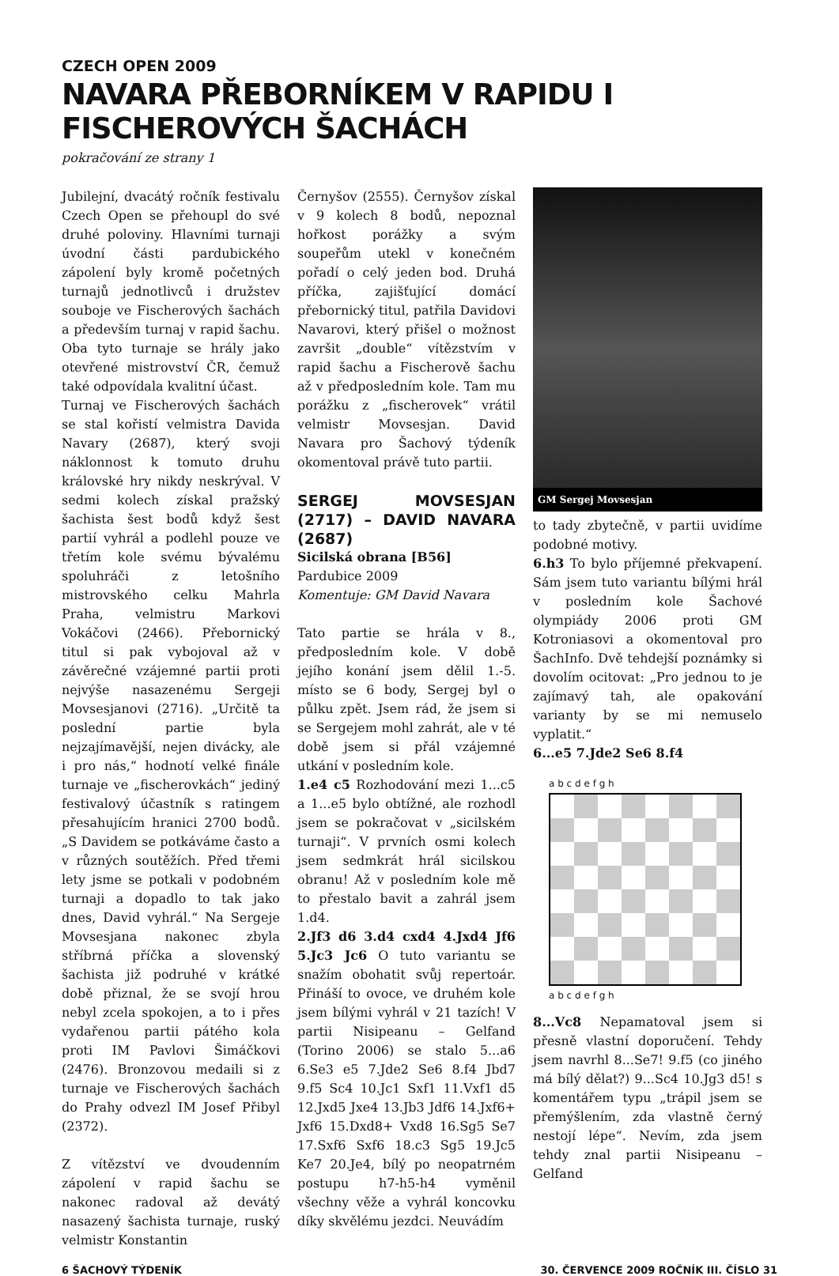CZECH OPEN 2009
NAVARA PŘEBORNÍKEM V RAPIDU I FISCHEROVÝCH ŠACHÁCH
pokračování ze strany 1
Jubilejní, dvacátý ročník festivalu Czech Open se přehoupl do své druhé poloviny. Hlavními turnaji úvodní části pardubického zápolení byly kromě početných turnajů jednotlivců i družstev souboje ve Fischerových šachách a především turnaj v rapid šachu. Oba tyto turnaje se hrály jako otevřené mistrovství ČR, čemuž také odpovídala kvalitní účast.
Turnaj ve Fischerových šachách se stal kořistí velmistra Davida Navary (2687), který svoji náklonnost k tomuto druhu královské hry nikdy neskrýval. V sedmi kolech získal pražský šachista šest bodů když šest partií vyhrál a podlehl pouze ve třetím kole svému bývalému spoluhráči z letošního mistrovského celku Mahrla Praha, velmistru Markovi Vokáčovi (2466). Přebornický titul si pak vybojoval až v závěrečné vzájemné partii proti nejvýše nasazenému Sergeji Movsesjanovi (2716). „Určitě ta poslední partie byla nejzajímavější, nejen divácky, ale i pro nás,“ hodnotí velké finále turnaje ve „fischerovkách“ jediný festivalový účastník s ratingem přesahujícím hranici 2700 bodů. „S Davidem se potkáváme často a v různých soutěžích. Před třemi lety jsme se potkali v podobném turnaji a dopadlo to tak jako dnes, David vyhrál.“ Na Sergeje Movsesjana nakonec zbyla stříbrná příčka a slovenský šachista již podruhé v krátké době přiznal, že se svojí hrou nebyl zcela spokojen, a to i přes vydařenou partii pátého kola proti IM Pavlovi Šimáčkovi (2476). Bronzovou medaili si z turnaje ve Fischerových šachách do Prahy odvezl IM Josef Přibyl (2372).
Z vítězství ve dvoudenním zápolení v rapid šachu se nakonec radoval až devátý nasazený šachista turnaje, ruský velmistr Konstantin
Černyšov (2555). Černyšov získal v 9 kolech 8 bodů, nepoznal hořkost porážky a svým soupeřům utekl v konečném pořadí o celý jeden bod. Druhá příčka, zajišťující domácí přebornický titul, patřila Davidovi Navarovi, který přišel o možnost završit „double“ vítězstvím v rapid šachu a Fischerově šachu až v předposledním kole. Tam mu porážku z „fischerovek“ vrátil velmistr Movsesjan. David Navara pro Šachový týdeník okomentoval právě tuto partii.
SERGEJ MOVSESJAN (2717) – DAVID NAVARA (2687)
Sicilská obrana [B56]
Pardubice 2009
Komentuje: GM David Navara
Tato partie se hrála v 8., předposledním kole. V době jejího konání jsem dělil 1.-5. místo se 6 body, Sergej byl o půlku zpět. Jsem rád, že jsem si se Sergejem mohl zahrát, ale v té době jsem si přál vzájemné utkání v posledním kole.
1.e4 c5 Rozhodování mezi 1...c5 a 1...e5 bylo obtížné, ale rozhodl jsem se pokračovat v „sicilském turnaji“. V prvních osmi kolech jsem sedmkrát hrál sicilskou obranu! Až v posledním kole mě to přestalo bavit a zahrál jsem 1.d4.
2.Jf3 d6 3.d4 cxd4 4.Jxd4 Jf6 5.Jc3 Jc6 O tuto variantu se snažím obohatit svůj repertoár. Přináší to ovoce, ve druhém kole jsem bílými vyhrál v 21 tazích! V partii Nisipeanu – Gelfand (Torino 2006) se stalo 5...a6 6.Se3 e5 7.Jde2 Se6 8.f4 Jbd7 9.f5 Sc4 10.Jc1 Sxf1 11.Vxf1 d5 12.Jxd5 Jxe4 13.Jb3 Jdf6 14.Jxf6+ Jxf6 15.Dxd8+ Vxd8 16.Sg5 Se7 17.Sxf6 Sxf6 18.c3 Sg5 19.Jc5 Ke7 20.Je4, bílý po neopatrném postupu h7-h5-h4 vyměnil všechny věže a vyhrál koncovku díky skvělému jezdci. Neuvádím
GM Sergej Movsesjan
to tady zbytečně, v partii uvidíme podobné motivy.
6.h3 To bylo příjemné překvapení. Sám jsem tuto variantu bílými hrál v posledním kole Šachové olympiády 2006 proti GM Kotroniasovi a okomentoval pro ŠachInfo. Dvě tehdejší poznámky si dovolím ocitovat: „Pro jednou to je zajímavý tah, ale opakování varianty by se mi nemuselo vyplatit.“
6...e5 7.Jde2 Se6 8.f4
a b c d e f g h
a b c d e f g h
8...Vc8 Nepamatoval jsem si přesně vlastní doporučení. Tehdy jsem navrhl 8...Se7! 9.f5 (co jiného má bílý dělat?) 9...Sc4 10.Jg3 d5! s komentářem typu „trápil jsem se přemýšlením, zda vlastně černý nestojí lépe“. Nevím, zda jsem tehdy znal partii Nisipeanu – Gelfand
6 ŠACHOVÝ TÝDENÍK 30. ČERVENCE 2009 ROČNÍK III. ČÍSLO 31